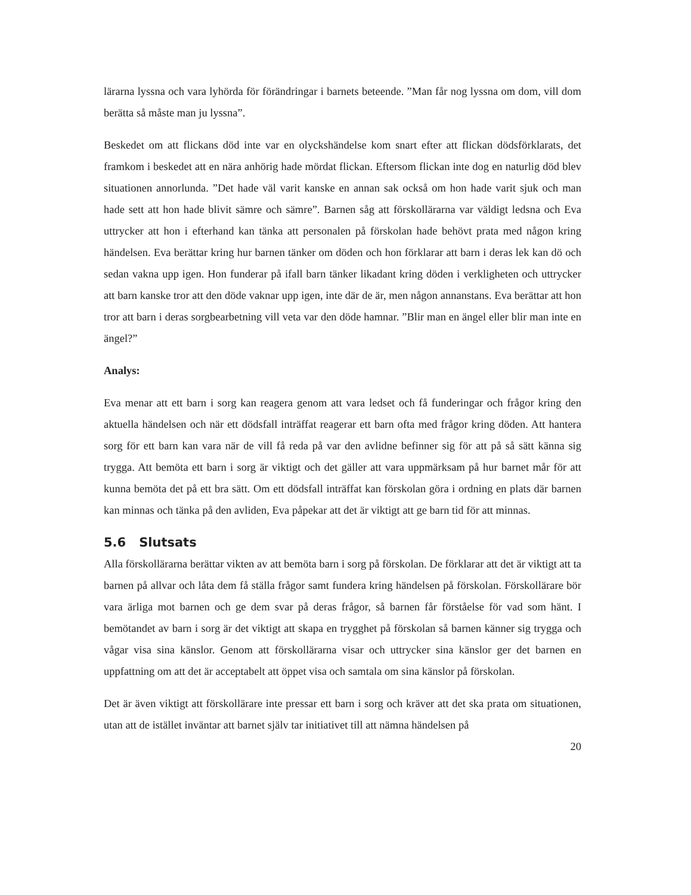lärarna lyssna och vara lyhörda för förändringar i barnets beteende. ”Man får nog lyssna om dom, vill dom berätta så måste man ju lyssna”.
Beskedet om att flickans död inte var en olyckshändelse kom snart efter att flickan dödsförklarats, det framkom i beskedet att en nära anhörig hade mördat flickan. Eftersom flickan inte dog en naturlig död blev situationen annorlunda. ”Det hade väl varit kanske en annan sak också om hon hade varit sjuk och man hade sett att hon hade blivit sämre och sämre”. Barnen såg att förskollärarna var väldigt ledsna och Eva uttrycker att hon i efterhand kan tänka att personalen på förskolan hade behövt prata med någon kring händelsen. Eva berättar kring hur barnen tänker om döden och hon förklarar att barn i deras lek kan dö och sedan vakna upp igen. Hon funderar på ifall barn tänker likadant kring döden i verkligheten och uttrycker att barn kanske tror att den döde vaknar upp igen, inte där de är, men någon annanstans. Eva berättar att hon tror att barn i deras sorgbearbetning vill veta var den döde hamnar. ”Blir man en ängel eller blir man inte en ängel?”
Analys:
Eva menar att ett barn i sorg kan reagera genom att vara ledset och få funderingar och frågor kring den aktuella händelsen och när ett dödsfall inträffat reagerar ett barn ofta med frågor kring döden. Att hantera sorg för ett barn kan vara när de vill få reda på var den avlidne befinner sig för att på så sätt känna sig trygga. Att bemöta ett barn i sorg är viktigt och det gäller att vara uppmärksam på hur barnet mår för att kunna bemöta det på ett bra sätt. Om ett dödsfall inträffat kan förskolan göra i ordning en plats där barnen kan minnas och tänka på den avliden, Eva påpekar att det är viktigt att ge barn tid för att minnas.
5.6 Slutsats
Alla förskollärarna berättar vikten av att bemöta barn i sorg på förskolan. De förklarar att det är viktigt att ta barnen på allvar och låta dem få ställa frågor samt fundera kring händelsen på förskolan. Förskollärare bör vara ärliga mot barnen och ge dem svar på deras frågor, så barnen får förståelse för vad som hänt. I bemötandet av barn i sorg är det viktigt att skapa en trygghet på förskolan så barnen känner sig trygga och vågar visa sina känslor. Genom att förskollärarna visar och uttrycker sina känslor ger det barnen en uppfattning om att det är acceptabelt att öppet visa och samtala om sina känslor på förskolan.
Det är även viktigt att förskollärare inte pressar ett barn i sorg och kräver att det ska prata om situationen, utan att de istället inväntar att barnet själv tar initiativet till att nämna händelsen på
20